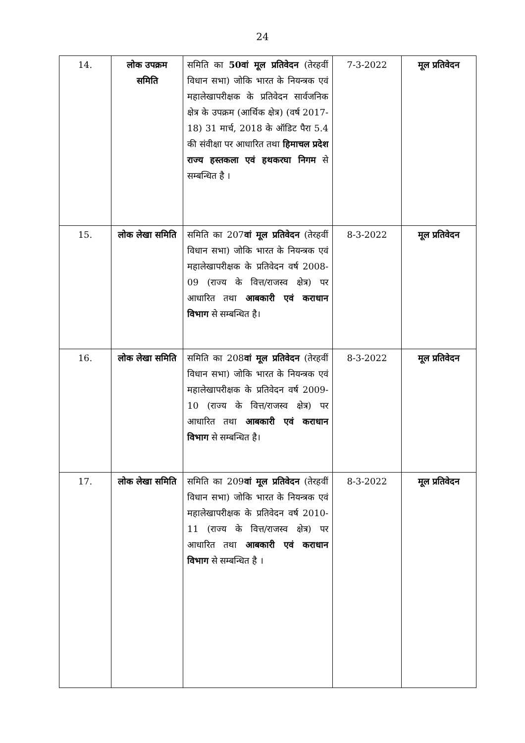24
| 14. | लोक उपक्रम समिति | समिति का 50वां मूल प्रतिवेदन (तेरहवीं विधान सभा) जोकि भारत के नियन्त्रक एवं महालेखापरीक्षक के प्रतिवेदन सार्वजनिक क्षेत्र के उपक्रम (आर्थिक क्षेत्र) (वर्ष 2017-18) 31 मार्च, 2018 के ऑडिट पैरा 5.4 की संवीक्षा पर आधारित तथा हिमाचल प्रदेश राज्य हस्तकला एवं हथकरघा निगम से सम्बन्धित है । | 7-3-2022 | मूल प्रतिवेदन |
| 15. | लोक लेखा समिति | समिति का 207 वां मूल प्रतिवेदन (तेरहवीं विधान सभा) जोकि भारत के नियन्त्रक एवं महालेखापरीक्षक के प्रतिवेदन वर्ष 2008-09 (राज्य के वित्त/राजस्व क्षेत्र) पर आधारित तथा आबकारी एवं कराधान विभाग से सम्बन्धित है। | 8-3-2022 | मूल प्रतिवेदन |
| 16. | लोक लेखा समिति | समिति का 208 वां मूल प्रतिवेदन (तेरहवीं विधान सभा) जोकि भारत के नियन्त्रक एवं महालेखापरीक्षक के प्रतिवेदन वर्ष 2009-10 (राज्य के वित्त/राजस्व क्षेत्र) पर आधारित तथा आबकारी एवं कराधान विभाग से सम्बन्धित है। | 8-3-2022 | मूल प्रतिवेदन |
| 17. | लोक लेखा समिति | समिति का 209 वां मूल प्रतिवेदन (तेरहवीं विधान सभा) जोकि भारत के नियन्त्रक एवं महालेखापरीक्षक के प्रतिवेदन वर्ष 2010-11 (राज्य के वित्त/राजस्व क्षेत्र) पर आधारित तथा आबकारी एवं कराधान विभाग से सम्बन्धित है । | 8-3-2022 | मूल प्रतिवेदन |